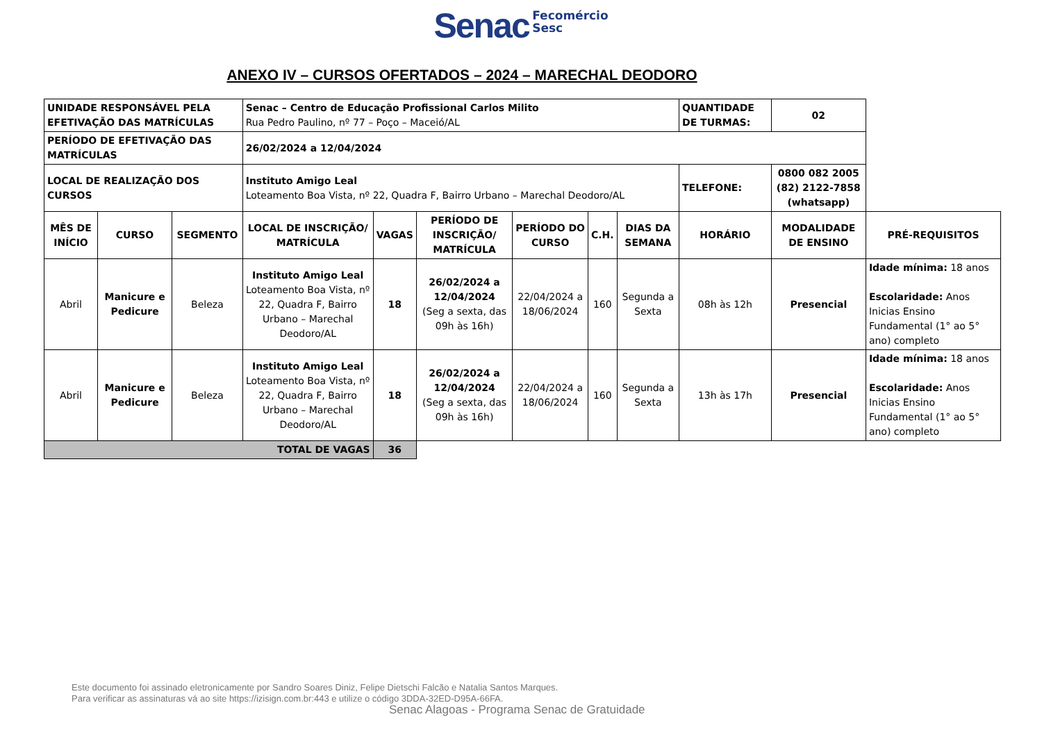Senac Fecomércio
Sesc
ANEXO IV – CURSOS OFERTADOS – 2024 – MARECHAL DEODORO
| UNIDADE RESPONSÁVEL PELA EFETIVAÇÃO DAS MATRÍCULAS | | | Senac – Centro de Educação Profissional Carlos Milito Rua Pedro Paulino, nº 77 – Poço – Maceió/AL | | | | | | QUANTIDADE DE TURMAS: | 02 | |
| PERÍODO DE EFETIVAÇÃO DAS MATRÍCULAS | | | 26/02/2024 a 12/04/2024 | | | | | | | | |
| LOCAL DE REALIZAÇÃO DOS CURSOS | | | Instituto Amigo Leal Loteamento Boa Vista, nº 22, Quadra F, Bairro Urbano – Marechal Deodoro/AL | | | | | | TELEFONE: | 0800 082 2005 (82) 2122-7858 (whatsapp) | |
| MÊS DE INÍCIO | CURSO | SEGMENTO | LOCAL DE INSCRIÇÃO/ MATRÍCULA | VAGAS | PERÍODO DE INSCRIÇÃO/ MATRÍCULA | PERÍODO DO CURSO | C.H. | DIAS DA SEMANA | HORÁRIO | MODALIDADE DE ENSINO | PRÉ-REQUISITOS |
| Abril | Manicure e Pedicure | Beleza | Instituto Amigo Leal Loteamento Boa Vista, nº 22, Quadra F, Bairro Urbano – Marechal Deodoro/AL | 18 | 26/02/2024 a 12/04/2024 (Seg a sexta, das 09h às 16h) | 22/04/2024 a 18/06/2024 | 160 | Segunda a Sexta | 08h às 12h | Presencial | Idade mínima: 18 anos Escolaridade: Anos Inicias Ensino Fundamental (1° ao 5° ano) completo |
| Abril | Manicure e Pedicure | Beleza | Instituto Amigo Leal Loteamento Boa Vista, nº 22, Quadra F, Bairro Urbano – Marechal Deodoro/AL | 18 | 26/02/2024 a 12/04/2024 (Seg a sexta, das 09h às 16h) | 22/04/2024 a 18/06/2024 | 160 | Segunda a Sexta | 13h às 17h | Presencial | Idade mínima: 18 anos Escolaridade: Anos Inicias Ensino Fundamental (1° ao 5° ano) completo |
| TOTAL DE VAGAS | | | | 36 | | | | | | | |
Este documento foi assinado eletronicamente por Sandro Soares Diniz, Felipe Dietschi Falcão e Natalia Santos Marques.
Para verificar as assinaturas vá ao site https://izisign.com.br:443 e utilize o código 3DDA-32ED-D95A-66FA.
Senac Alagoas - Programa Senac de Gratuidade